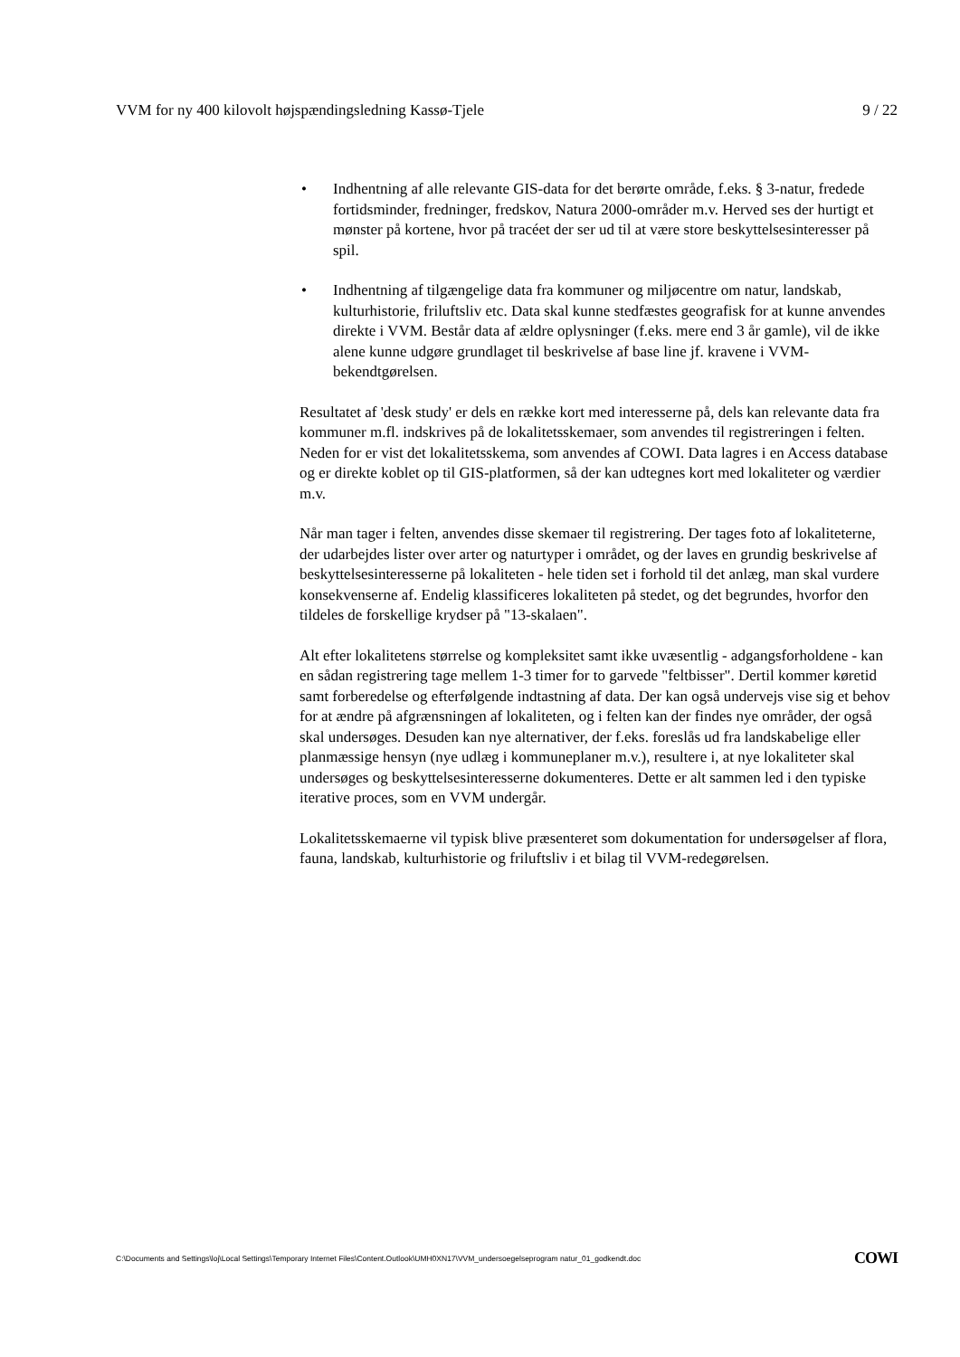VVM for ny 400 kilovolt højspændingsledning Kassø-Tjele 9 / 22
• Indhentning af alle relevante GIS-data for det berørte område, f.eks. § 3-natur, fredede fortidsminder, fredninger, fredskov, Natura 2000-områder m.v. Herved ses der hurtigt et mønster på kortene, hvor på tracéet der ser ud til at være store beskyttelsesinteresser på spil.
• Indhentning af tilgængelige data fra kommuner og miljøcentre om natur, landskab, kulturhistorie, friluftsliv etc. Data skal kunne stedfæstes geografisk for at kunne anvendes direkte i VVM. Består data af ældre oplysninger (f.eks. mere end 3 år gamle), vil de ikke alene kunne udgøre grundlaget til beskrivelse af base line jf. kravene i VVM-bekendtgørelsen.
Resultatet af 'desk study' er dels en række kort med interesserne på, dels kan relevante data fra kommuner m.fl. indskrives på de lokalitetsskemaer, som anvendes til registreringen i felten. Neden for er vist det lokalitetsskema, som anvendes af COWI. Data lagres i en Access database og er direkte koblet op til GIS-platformen, så der kan udtegnes kort med lokaliteter og værdier m.v.
Når man tager i felten, anvendes disse skemaer til registrering. Der tages foto af lokaliteterne, der udarbejdes lister over arter og naturtyper i området, og der laves en grundig beskrivelse af beskyttelsesinteresserne på lokaliteten - hele tiden set i forhold til det anlæg, man skal vurdere konsekvenserne af. Endelig klassificeres lokaliteten på stedet, og det begrundes, hvorfor den tildeles de forskellige krydser på "13-skalaen".
Alt efter lokalitetens størrelse og kompleksitet samt ikke uvæsentlig - adgangsforholdene - kan en sådan registrering tage mellem 1-3 timer for to garvede "feltbisser". Dertil kommer køretid samt forberedelse og efterfølgende indtastning af data. Der kan også undervejs vise sig et behov for at ændre på afgrænsningen af lokaliteten, og i felten kan der findes nye områder, der også skal undersøges. Desuden kan nye alternativer, der f.eks. foreslås ud fra landskabelige eller planmæssige hensyn (nye udlæg i kommuneplaner m.v.), resultere i, at nye lokaliteter skal undersøges og beskyttelsesinteresserne dokumenteres. Dette er alt sammen led i den typiske iterative proces, som en VVM undergår.
Lokalitetsskemaerne vil typisk blive præsenteret som dokumentation for undersøgelser af flora, fauna, landskab, kulturhistorie og friluftsliv i et bilag til VVM-redegørelsen.
C:\Documents and Settings\loj\Local Settings\Temporary Internet Files\Content.Outlook\UMH0XN17\VVM_undersoegelseprogram natur_01_godkendt.doc COWI